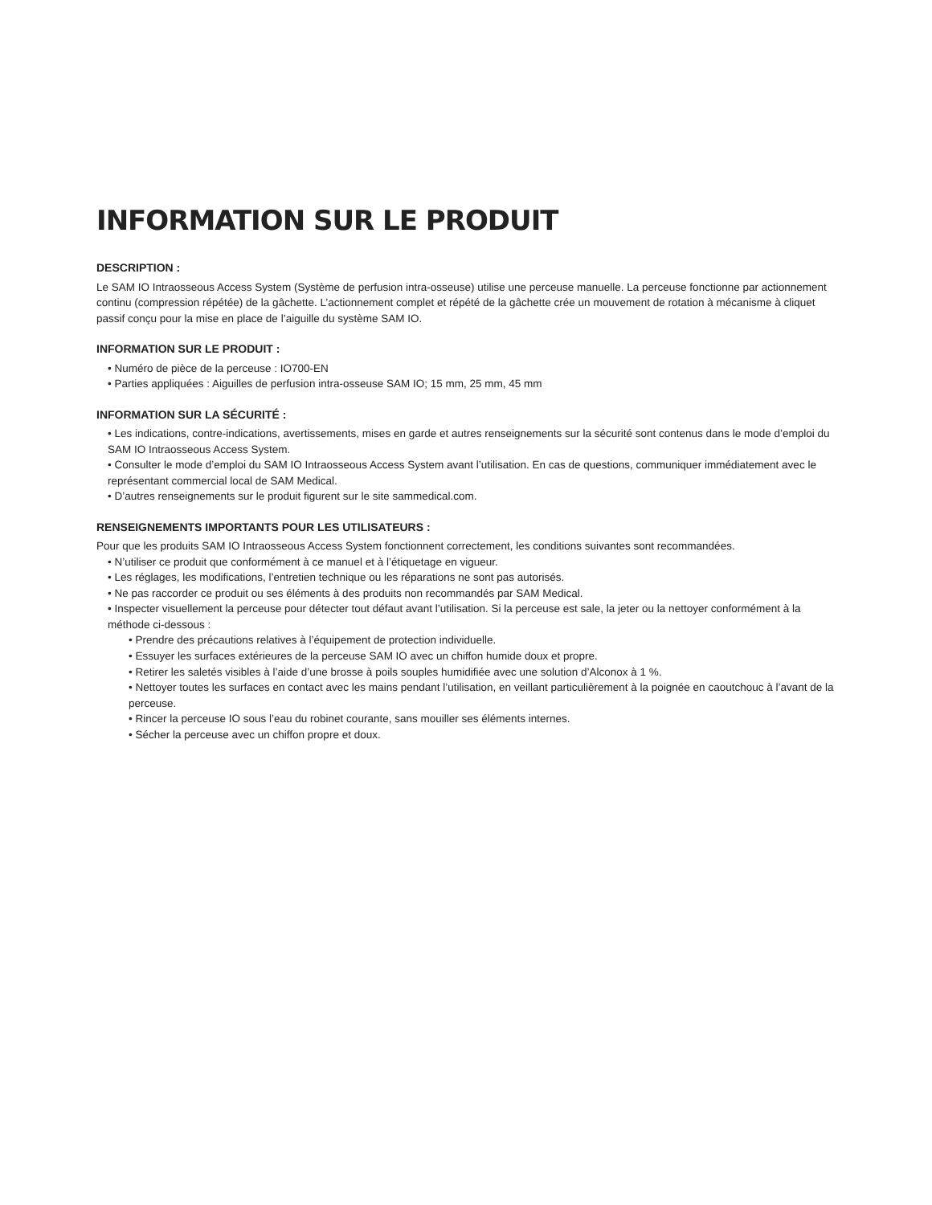INFORMATION SUR LE PRODUIT
DESCRIPTION :
Le SAM IO Intraosseous Access System (Système de perfusion intra-osseuse) utilise une perceuse manuelle. La perceuse fonctionne par actionnement continu (compression répétée) de la gâchette. L’actionnement complet et répété de la gâchette crée un mouvement de rotation à mécanisme à cliquet passif conçu pour la mise en place de l’aiguille du système SAM IO.
INFORMATION SUR LE PRODUIT :
• Numéro de pièce de la perceuse : IO700-EN
• Parties appliquées : Aiguilles de perfusion intra-osseuse SAM IO; 15 mm, 25 mm, 45 mm
INFORMATION SUR LA SÉCURITÉ :
• Les indications, contre-indications, avertissements, mises en garde et autres renseignements sur la sécurité sont contenus dans le mode d’emploi du SAM IO Intraosseous Access System.
• Consulter le mode d’emploi du SAM IO Intraosseous Access System avant l’utilisation. En cas de questions, communiquer immédiatement avec le représentant commercial local de SAM Medical.
• D’autres renseignements sur le produit figurent sur le site sammedical.com.
RENSEIGNEMENTS IMPORTANTS POUR LES UTILISATEURS :
Pour que les produits SAM IO Intraosseous Access System fonctionnent correctement, les conditions suivantes sont recommandées.
• N’utiliser ce produit que conformément à ce manuel et à l’étiquetage en vigueur.
• Les réglages, les modifications, l’entretien technique ou les réparations ne sont pas autorisés.
• Ne pas raccorder ce produit ou ses éléments à des produits non recommandés par SAM Medical.
• Inspecter visuellement la perceuse pour détecter tout défaut avant l’utilisation. Si la perceuse est sale, la jeter ou la nettoyer conformément à la méthode ci-dessous :
• Prendre des précautions relatives à l’équipement de protection individuelle.
• Essuyer les surfaces extérieures de la perceuse SAM IO avec un chiffon humide doux et propre.
• Retirer les saletés visibles à l’aide d’une brosse à poils souples humidifiée avec une solution d’Alconox à 1 %.
• Nettoyer toutes les surfaces en contact avec les mains pendant l’utilisation, en veillant particulièrement à la poignée en caoutchouc à l’avant de la perceuse.
• Rincer la perceuse IO sous l’eau du robinet courante, sans mouiller ses éléments internes.
• Sécher la perceuse avec un chiffon propre et doux.